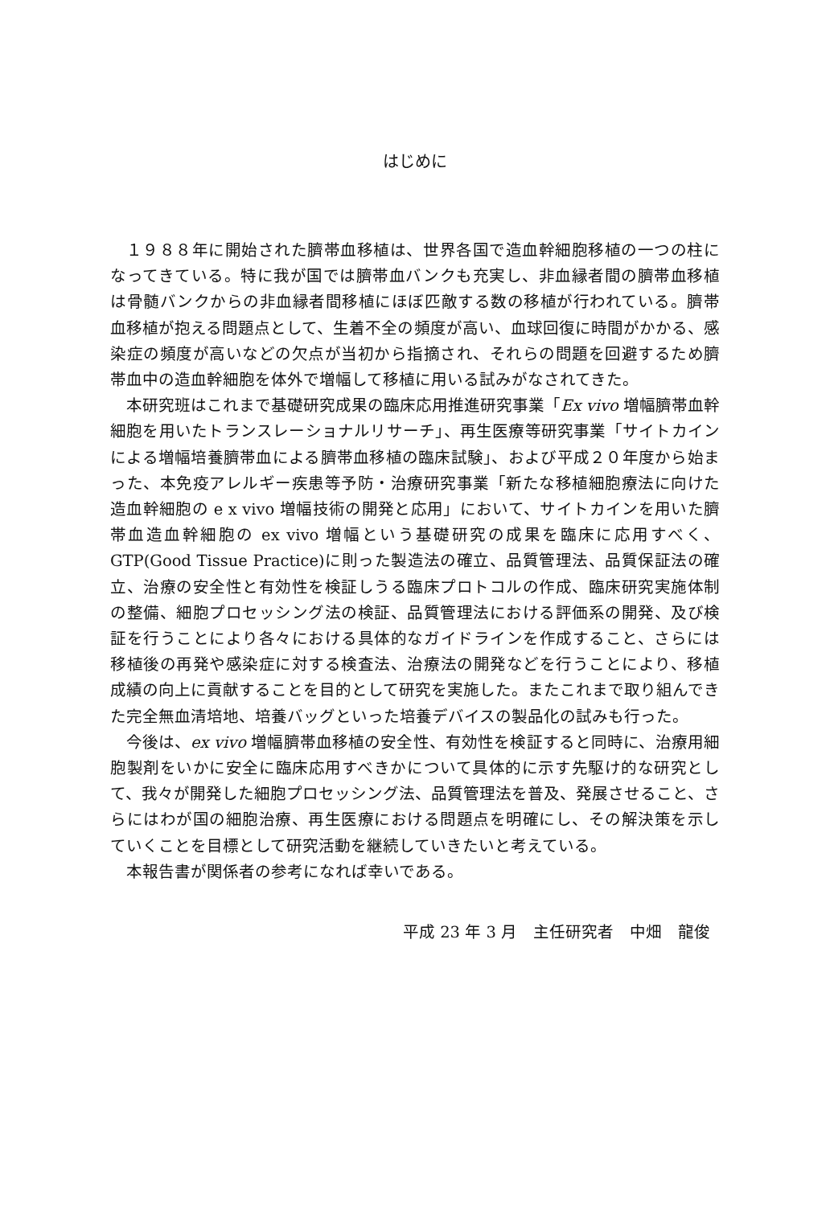はじめに
１９８８年に開始された臍帯血移植は、世界各国で造血幹細胞移植の一つの柱になってきている。特に我が国では臍帯血バンクも充実し、非血縁者間の臍帯血移植は骨髄バンクからの非血縁者間移植にほぼ匹敵する数の移植が行われている。臍帯血移植が抱える問題点として、生着不全の頻度が高い、血球回復に時間がかかる、感染症の頻度が高いなどの欠点が当初から指摘され、それらの問題を回避するため臍帯血中の造血幹細胞を体外で増幅して移植に用いる試みがなされてきた。
本研究班はこれまで基礎研究成果の臨床応用推進研究事業「Ex vivo 増幅臍帯血幹細胞を用いたトランスレーショナルリサーチ」、再生医療等研究事業「サイトカインによる増幅培養臍帯血による臍帯血移植の臨床試験」、および平成２０年度から始まった、本免疫アレルギー疾患等予防・治療研究事業「新たな移植細胞療法に向けた造血幹細胞の e x vivo 増幅技術の開発と応用」において、サイトカインを用いた臍帯血造血幹細胞の ex vivo 増幅という基礎研究の成果を臨床に応用すべく、GTP(Good Tissue Practice)に則った製造法の確立、品質管理法、品質保証法の確立、治療の安全性と有効性を検証しうる臨床プロトコルの作成、臨床研究実施体制の整備、細胞プロセッシング法の検証、品質管理法における評価系の開発、及び検証を行うことにより各々における具体的なガイドラインを作成すること、さらには移植後の再発や感染症に対する検査法、治療法の開発などを行うことにより、移植成績の向上に貢献することを目的として研究を実施した。またこれまで取り組んできた完全無血清培地、培養バッグといった培養デバイスの製品化の試みも行った。
今後は、ex vivo 増幅臍帯血移植の安全性、有効性を検証すると同時に、治療用細胞製剤をいかに安全に臨床応用すべきかについて具体的に示す先駆け的な研究として、我々が開発した細胞プロセッシング法、品質管理法を普及、発展させること、さらにはわが国の細胞治療、再生医療における問題点を明確にし、その解決策を示していくことを目標として研究活動を継続していきたいと考えている。
本報告書が関係者の参考になれば幸いである。
平成 23 年 3 月　主任研究者　中畑　龍俊